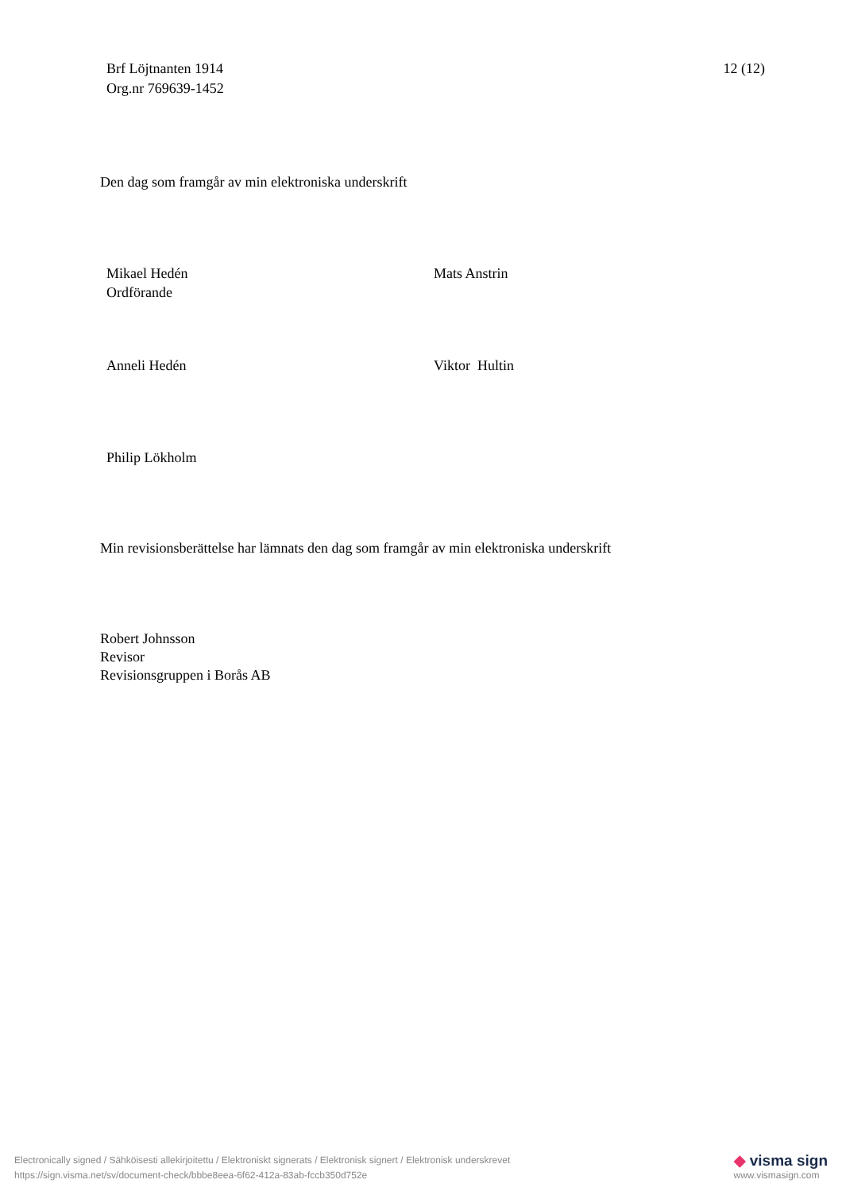Brf Löjtnanten 1914
Org.nr 769639-1452
12 (12)
Den dag som framgår av min elektroniska underskrift
Mikael Hedén
Ordförande
Mats Anstrin
Anneli Hedén Viktor Hultin
Philip Lökholm
Min revisionsberättelse har lämnats den dag som framgår av min elektroniska underskrift
Robert Johnsson
Revisor
Revisionsgruppen i Borås AB
Electronically signed / Sähköisesti allekirjoitettu / Elektroniskt signerats / Elektronisk signert / Elektronisk underskrevet
https://sign.visma.net/sv/document-check/bbbe8eea-6f62-412a-83ab-fccb350d752e
◆ visma sign
www.vismasign.com